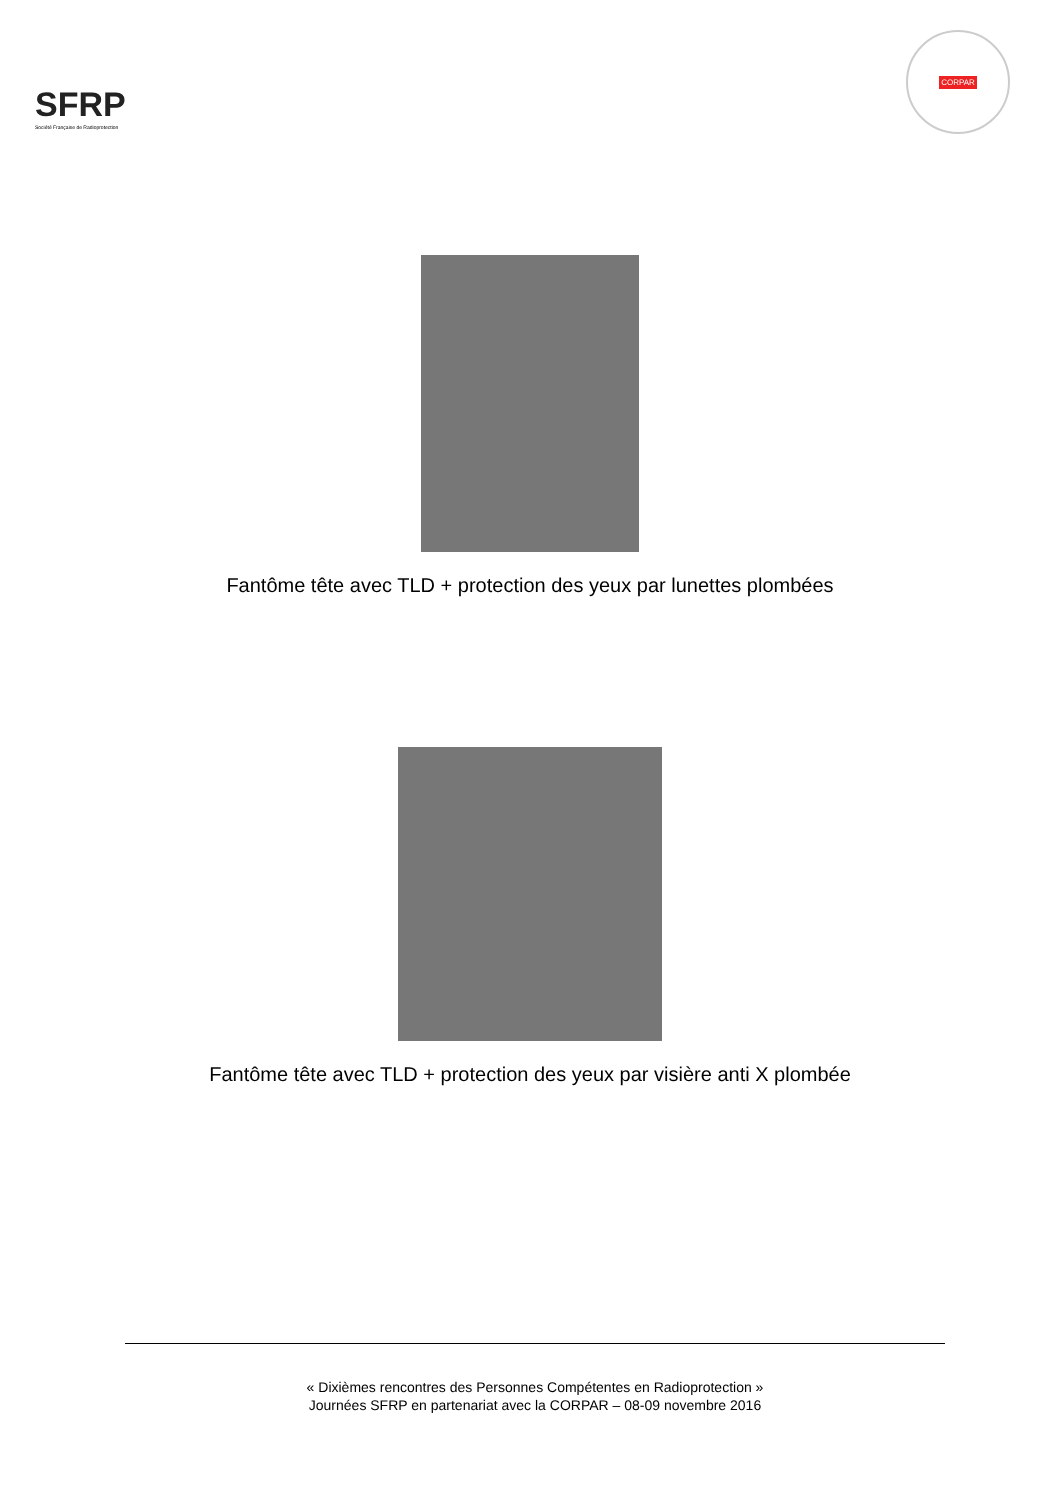SFRP
Société Française de Radioprotection
CORPAR
Fantôme tête avec TLD + protection des yeux par lunettes plombées
Fantôme tête avec TLD + protection des yeux par visière anti X plombée
« Dixièmes rencontres des Personnes Compétentes en Radioprotection »
Journées SFRP en partenariat avec la CORPAR – 08-09 novembre 2016